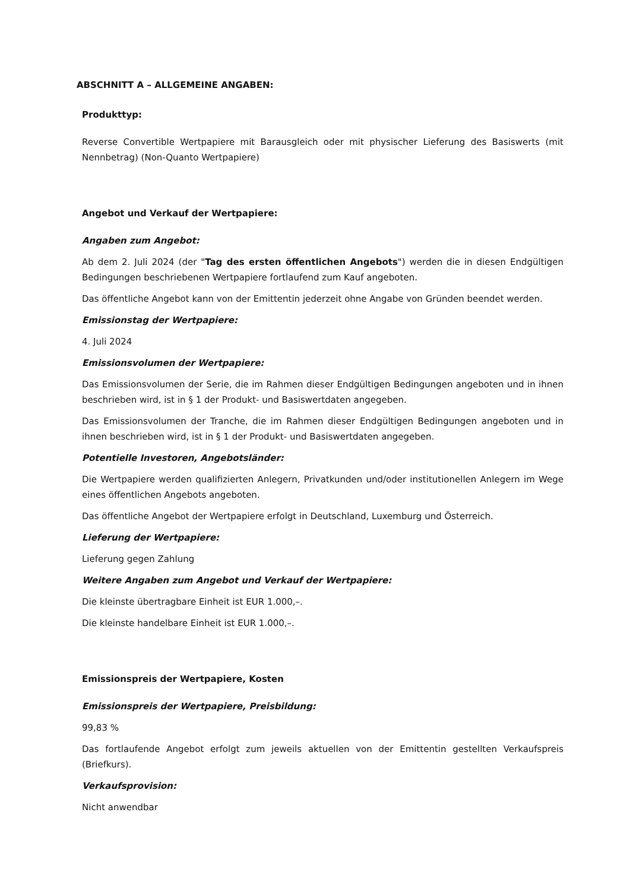ABSCHNITT A – ALLGEMEINE ANGABEN:
Produkttyp:
Reverse Convertible Wertpapiere mit Barausgleich oder mit physischer Lieferung des Basiswerts (mit Nennbetrag) (Non-Quanto Wertpapiere)
Angebot und Verkauf der Wertpapiere:
Angaben zum Angebot:
Ab dem 2. Juli 2024 (der "Tag des ersten öffentlichen Angebots") werden die in diesen Endgültigen Bedingungen beschriebenen Wertpapiere fortlaufend zum Kauf angeboten.
Das öffentliche Angebot kann von der Emittentin jederzeit ohne Angabe von Gründen beendet werden.
Emissionstag der Wertpapiere:
4. Juli 2024
Emissionsvolumen der Wertpapiere:
Das Emissionsvolumen der Serie, die im Rahmen dieser Endgültigen Bedingungen angeboten und in ihnen beschrieben wird, ist in § 1 der Produkt- und Basiswertdaten angegeben.
Das Emissionsvolumen der Tranche, die im Rahmen dieser Endgültigen Bedingungen angeboten und in ihnen beschrieben wird, ist in § 1 der Produkt- und Basiswertdaten angegeben.
Potentielle Investoren, Angebotsländer:
Die Wertpapiere werden qualifizierten Anlegern, Privatkunden und/oder institutionellen Anlegern im Wege eines öffentlichen Angebots angeboten.
Das öffentliche Angebot der Wertpapiere erfolgt in Deutschland, Luxemburg und Österreich.
Lieferung der Wertpapiere:
Lieferung gegen Zahlung
Weitere Angaben zum Angebot und Verkauf der Wertpapiere:
Die kleinste übertragbare Einheit ist EUR 1.000,–.
Die kleinste handelbare Einheit ist EUR 1.000,–.
Emissionspreis der Wertpapiere, Kosten
Emissionspreis der Wertpapiere, Preisbildung:
99,83 %
Das fortlaufende Angebot erfolgt zum jeweils aktuellen von der Emittentin gestellten Verkaufspreis (Briefkurs).
Verkaufsprovision:
Nicht anwendbar